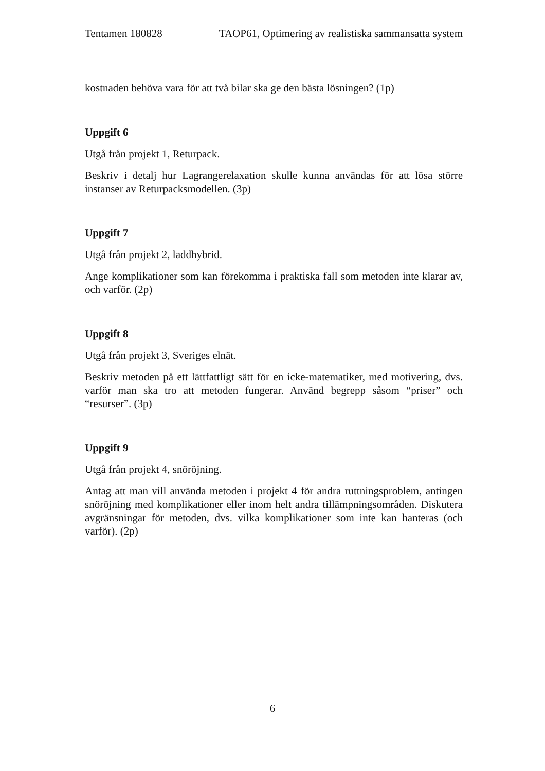Tentamen 180828 TAOP61, Optimering av realistiska sammansatta system
kostnaden behöva vara för att två bilar ska ge den bästa lösningen? (1p)
Uppgift 6
Utgå från projekt 1, Returpack.
Beskriv i detalj hur Lagrangerelaxation skulle kunna användas för att lösa större instanser av Returpacksmodellen. (3p)
Uppgift 7
Utgå från projekt 2, laddhybrid.
Ange komplikationer som kan förekomma i praktiska fall som metoden inte klarar av, och varför. (2p)
Uppgift 8
Utgå från projekt 3, Sveriges elnät.
Beskriv metoden på ett lättfattligt sätt för en icke-matematiker, med motivering, dvs. varför man ska tro att metoden fungerar. Använd begrepp såsom “priser” och “resurser”. (3p)
Uppgift 9
Utgå från projekt 4, snöröjning.
Antag att man vill använda metoden i projekt 4 för andra ruttningsproblem, antingen snöröjning med komplikationer eller inom helt andra tillämpningsområden. Diskutera avgränsningar för metoden, dvs. vilka komplikationer som inte kan hanteras (och varför). (2p)
6